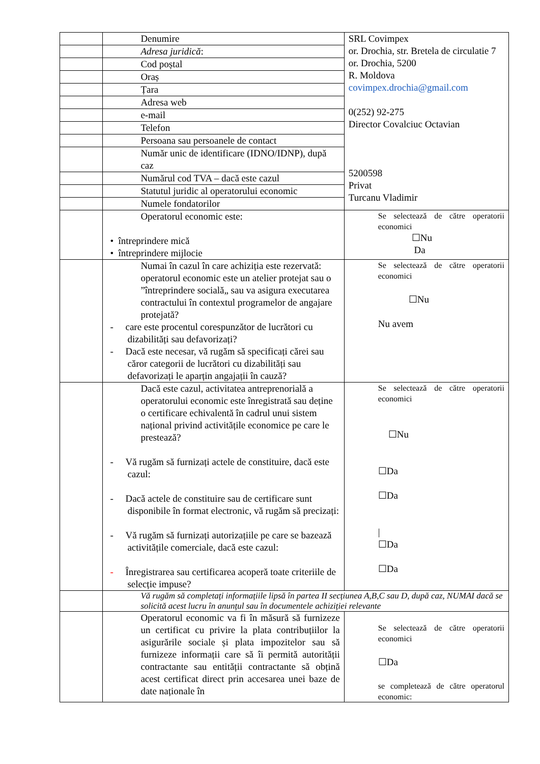| | Denumire | SRL Covimpex or. Drochia, str. Bretela de circulatie 7 or. Drochia, 5200 R. Moldova covimpex.drochia@gmail.com 0(252) 92-275 Director Covalciuc Octavian 5200598 Privat Turcanu Vladimir |
| | Adresa juridică : | |
| | Cod poștal | |
| | Oraș | |
| | Țara | |
| | Adresa web | |
| | e-mail | |
| | Telefon | |
| | Persoana sau persoanele de contact | |
| | Număr unic de identificare (IDNO/IDNP), după caz | |
| | Numărul cod TVA – dacă este cazul | |
| | Statutul juridic al operatorului economic | |
| | Numele fondatorilor | |
| | Operatorul economic este: • întreprindere mică • întreprindere mijlocie | Se selectează de către operatorii economici ☐Nu Da |
| | Numai în cazul în care achiziția este rezervată: operatorul economic este un atelier protejat sau o ”întreprindere socială„ sau va asigura executarea contractului în contextul programelor de angajare protejată? - care este procentul corespunzător de lucrători cu dizabilități sau defavorizați? - Dacă este necesar, vă rugăm să specificați cărei sau căror categorii de lucrători cu dizabilități sau defavorizați le aparțin angajații în cauză? | Se selectează de către operatorii economici ☐Nu Nu avem |
| | Dacă este cazul, activitatea antreprenorială a operatorului economic este înregistrată sau deține o certificare echivalentă în cadrul unui sistem național privind activitățile economice pe care le prestează? - Vă rugăm să furnizați actele de constituire, dacă este cazul: - Dacă actele de constituire sau de certificare sunt disponibile în format electronic, vă rugăm să precizați: - Vă rugăm să furnizați autorizațiile pe care se bazează activitățile comerciale, dacă este cazul: - Înregistrarea sau certificarea acoperă toate criteriile de selecție impuse? | Se selectează de către operatorii economici ☐Nu ☐Da ☐Da / ☐Da ☐Da |
| | Vă rugăm să completați informațiile lipsă în partea II secțiunea A,B,C sau D, după caz, NUMAI dacă se solicită acest lucru în anunțul sau în documentele achiziției relevante | |
| | Operatorul economic va fi în măsură să furnizeze un certificat cu privire la plata contribuțiilor la asigurările sociale și plata impozitelor sau să furnizeze informații care să îi permită autorității contractante sau entității contractante să obțină acest certificat direct prin accesarea unei baze de date naționale în | Se selectează de către operatorii economici ☐Da se completează de către operatorul economic: |